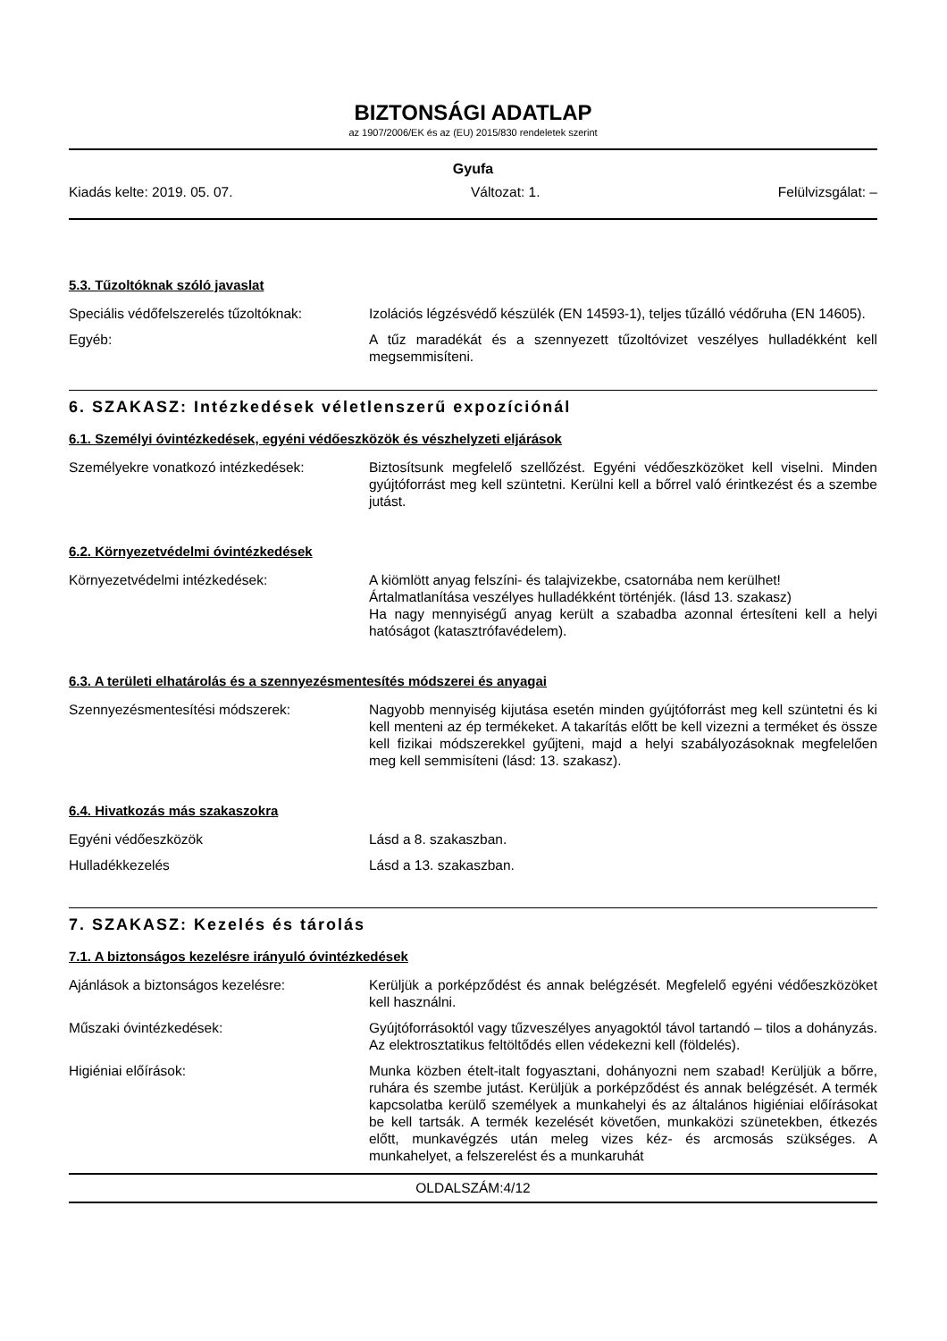BIZTONSÁGI ADATLAP
az 1907/2006/EK és az (EU) 2015/830 rendeletek szerint
Gyufa
Kiadás kelte: 2019. 05. 07. Változat: 1. Felülvizsgálat: –
5.3. Tűzoltóknak szóló javaslat
Speciális védőfelszerelés tűzoltóknak:
Izolációs légzésvédő készülék (EN 14593-1), teljes tűzálló védőruha (EN 14605).
Egyéb: A tűz maradékát és a szennyezett tűzoltóvizet veszélyes hulladékként kell megsemmisíteni.
6. SZAKASZ: Intézkedések véletlenszerű expozíciónál
6.1. Személyi óvintézkedések, egyéni védőeszközök és vészhelyzeti eljárások
Személyekre vonatkozó intézkedések: Biztosítsunk megfelelő szellőzést. Egyéni védőeszközöket kell viselni. Minden gyújtóforrást meg kell szüntetni. Kerülni kell a bőrrel való érintkezést és a szembe jutást.
6.2. Környezetvédelmi óvintézkedések
Környezetvédelmi intézkedések: A kiömlött anyag felszíni- és talajvizekbe, csatornába nem kerülhet!
Ártalmatlanítása veszélyes hulladékként történjék. (lásd 13. szakasz)
Ha nagy mennyiségű anyag került a szabadba azonnal értesíteni kell a helyi hatóságot (katasztrófavédelem).
6.3. A területi elhatárolás és a szennyezésmentesítés módszerei és anyagai
Szennyezésmentesítési módszerek: Nagyobb mennyiség kijutása esetén minden gyújtóforrást meg kell szüntetni és ki kell menteni az ép termékeket. A takarítás előtt be kell vizezni a terméket és össze kell fizikai módszerekkel gyűjteni, majd a helyi szabályozásoknak megfelelően meg kell semmisíteni (lásd: 13. szakasz).
6.4. Hivatkozás más szakaszokra
Egyéni védőeszközök Lásd a 8. szakaszban.
Hulladékkezelés Lásd a 13. szakaszban.
7. SZAKASZ: Kezelés és tárolás
7.1. A biztonságos kezelésre irányuló óvintézkedések
Ajánlások a biztonságos kezelésre: Kerüljük a porképződést és annak belégzését. Megfelelő egyéni védőeszközöket kell használni.
Műszaki óvintézkedések: Gyújtóforrásoktól vagy tűzveszélyes anyagoktól távol tartandó – tilos a dohányzás. Az elektrosztatikus feltöltődés ellen védekezni kell (földelés).
Higiéniai előírások: Munka közben ételt-italt fogyasztani, dohányozni nem szabad! Kerüljük a bőrre, ruhára és szembe jutást. Kerüljük a porképződést és annak belégzését. A termék kapcsolatba kerülő személyek a munkahelyi és az általános higiéniai előírásokat be kell tartsák. A termék kezelését követően, munkaközi szünetekben, étkezés előtt, munkavégzés után meleg vizes kéz- és arcmosás szükséges. A munkahelyet, a felszerelést és a munkaruhát
OLDALSZÁM:4/12